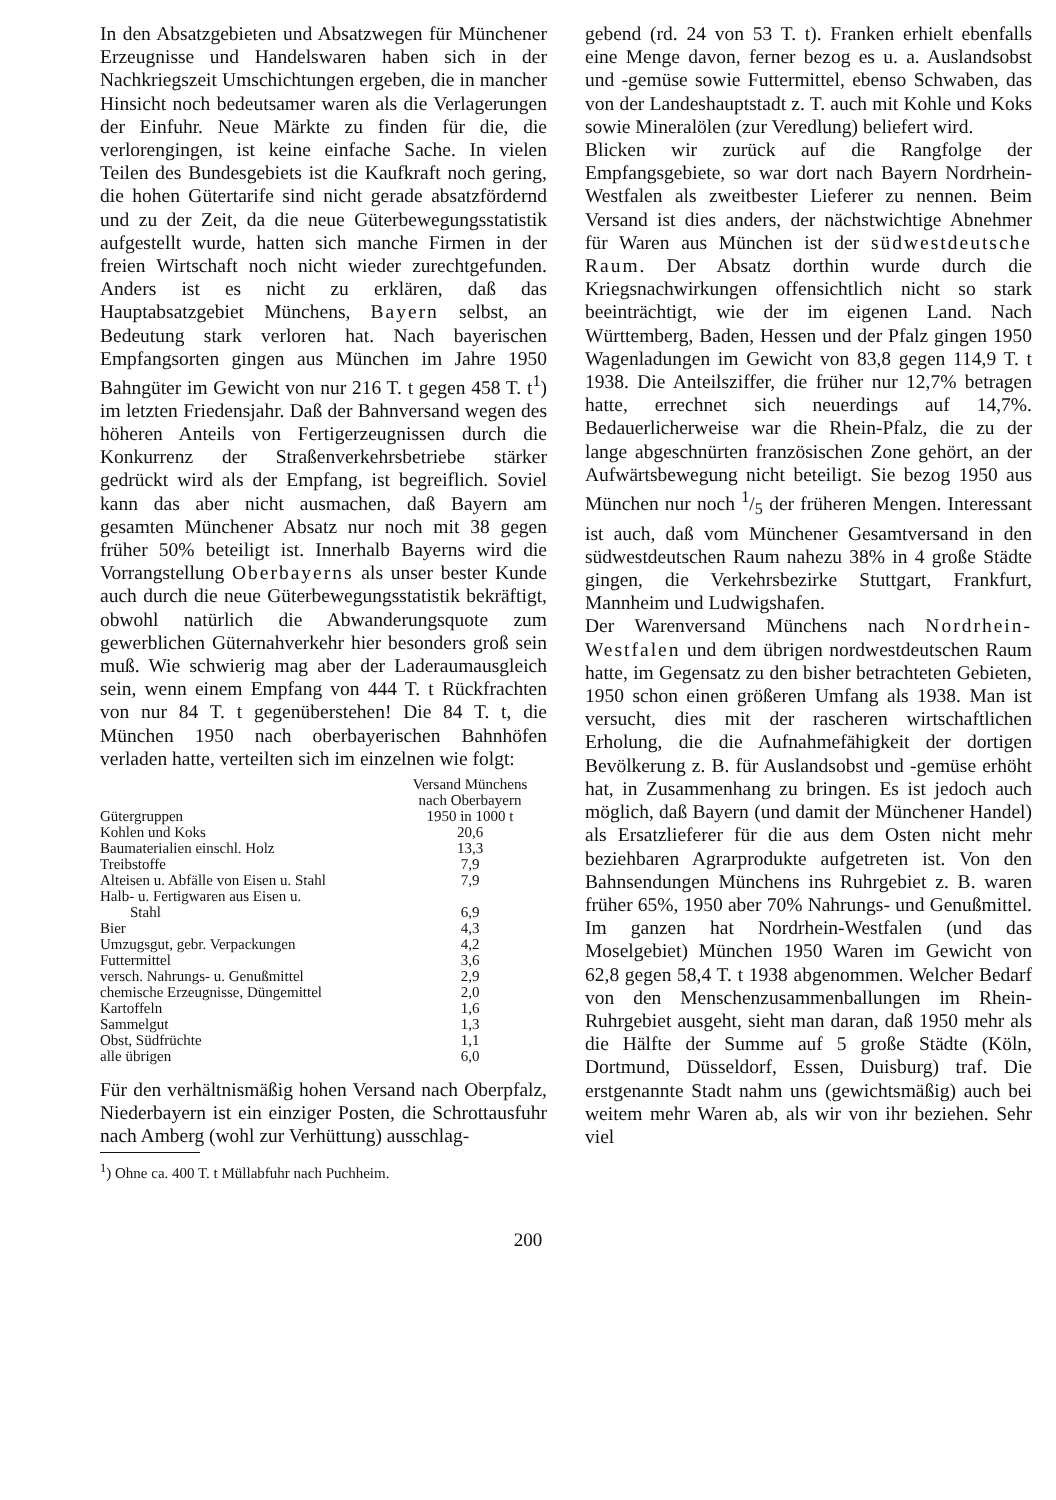In den Absatzgebieten und Absatzwegen für Münchener Erzeugnisse und Handelswaren haben sich in der Nachkriegszeit Umschichtungen ergeben, die in mancher Hinsicht noch bedeutsamer waren als die Verlagerungen der Einfuhr. Neue Märkte zu finden für die, die verlorengingen, ist keine einfache Sache. In vielen Teilen des Bundesgebiets ist die Kaufkraft noch gering, die hohen Gütertarife sind nicht gerade absatzfördernd und zu der Zeit, da die neue Güterbewegungsstatistik aufgestellt wurde, hatten sich manche Firmen in der freien Wirtschaft noch nicht wieder zurechtgefunden. Anders ist es nicht zu erklären, daß das Hauptabsatzgebiet Münchens, Bayern selbst, an Bedeutung stark verloren hat. Nach bayerischen Empfangsorten gingen aus München im Jahre 1950 Bahngüter im Gewicht von nur 216 T. t gegen 458 T. t<sup>1</sup>) im letzten Friedensjahr. Daß der Bahnversand wegen des höheren Anteils von Fertigerzeugnissen durch die Konkurrenz der Straßenverkehrsbetriebe stärker gedrückt wird als der Empfang, ist begreiflich. Soviel kann das aber nicht ausmachen, daß Bayern am gesamten Münchener Absatz nur noch mit 38 gegen früher 50% beteiligt ist. Innerhalb Bayerns wird die Vorrangstellung Oberbayerns als unser bester Kunde auch durch die neue Güterbewegungsstatistik bekräftigt, obwohl natürlich die Abwanderungsquote zum gewerblichen Güternahverkehr hier besonders groß sein muß. Wie schwierig mag aber der Laderaumausgleich sein, wenn einem Empfang von 444 T. t Rückfrachten von nur 84 T. t gegenüberstehen! Die 84 T. t, die München 1950 nach oberbayerischen Bahnhöfen verladen hatte, verteilten sich im einzelnen wie folgt:
| Gütergruppen | Versand Münchens nach Oberbayern 1950 in 1000 t |
| --- | --- |
| Kohlen und Koks | 20,6 |
| Baumaterialien einschl. Holz | 13,3 |
| Treibstoffe | 7,9 |
| Alteisen u. Abfälle von Eisen u. Stahl | 7,9 |
| Halb- u. Fertigwaren aus Eisen u. Stahl | 6,9 |
| Bier | 4,3 |
| Umzugsgut, gebr. Verpackungen | 4,2 |
| Futtermittel | 3,6 |
| versch. Nahrungs- u. Genußmittel | 2,9 |
| chemische Erzeugnisse, Düngemittel | 2,0 |
| Kartoffeln | 1,6 |
| Sammelgut | 1,3 |
| Obst, Südfrüchte | 1,1 |
| alle übrigen | 6,0 |
Für den verhältnismäßig hohen Versand nach Oberpfalz, Niederbayern ist ein einziger Posten, die Schrottausfuhr nach Amberg (wohl zur Verhüttung) ausschlag-
<sup>1</sup>) Ohne ca. 400 T. t Müllabfuhr nach Puchheim.
gebend (rd. 24 von 53 T. t). Franken erhielt ebenfalls eine Menge davon, ferner bezog es u. a. Auslandsobst und -gemüse sowie Futtermittel, ebenso Schwaben, das von der Landeshauptstadt z. T. auch mit Kohle und Koks sowie Mineralölen (zur Veredlung) beliefert wird.
Blicken wir zurück auf die Rangfolge der Empfangsgebiete, so war dort nach Bayern Nordrhein-Westfalen als zweitbester Lieferer zu nennen. Beim Versand ist dies anders, der nächstwichtige Abnehmer für Waren aus München ist der südwestdeutsche Raum. Der Absatz dorthin wurde durch die Kriegsnachwirkungen offensichtlich nicht so stark beeinträchtigt, wie der im eigenen Land. Nach Württemberg, Baden, Hessen und der Pfalz gingen 1950 Wagenladungen im Gewicht von 83,8 gegen 114,9 T. t 1938. Die Anteilsziffer, die früher nur 12,7% betragen hatte, errechnet sich neuerdings auf 14,7%. Bedauerlicherweise war die Rhein-Pfalz, die zu der lange abgeschnürten französischen Zone gehört, an der Aufwärtsbewegung nicht beteiligt. Sie bezog 1950 aus München nur noch 1/5 der früheren Mengen. Interessant ist auch, daß vom Münchener Gesamtversand in den südwestdeutschen Raum nahezu 38% in 4 große Städte gingen, die Verkehrsbezirke Stuttgart, Frankfurt, Mannheim und Ludwigshafen.
Der Warenversand Münchens nach Nordrhein-Westfalen und dem übrigen nordwestdeutschen Raum hatte, im Gegensatz zu den bisher betrachteten Gebieten, 1950 schon einen größeren Umfang als 1938. Man ist versucht, dies mit der rascheren wirtschaftlichen Erholung, die die Aufnahmefähigkeit der dortigen Bevölkerung z. B. für Auslandsobst und -gemüse erhöht hat, in Zusammenhang zu bringen. Es ist jedoch auch möglich, daß Bayern (und damit der Münchener Handel) als Ersatzlieferer für die aus dem Osten nicht mehr beziehbaren Agrarprodukte aufgetreten ist. Von den Bahnsendungen Münchens ins Ruhrgebiet z. B. waren früher 65%, 1950 aber 70% Nahrungs- und Genußmittel. Im ganzen hat Nordrhein-Westfalen (und das Moselgebiet) München 1950 Waren im Gewicht von 62,8 gegen 58,4 T. t 1938 abgenommen. Welcher Bedarf von den Menschenzusammenballungen im Rhein-Ruhrgebiet ausgeht, sieht man daran, daß 1950 mehr als die Hälfte der Summe auf 5 große Städte (Köln, Dortmund, Düsseldorf, Essen, Duisburg) traf. Die erstgenannte Stadt nahm uns (gewichtsmäßig) auch bei weitem mehr Waren ab, als wir von ihr beziehen. Sehr viel
200